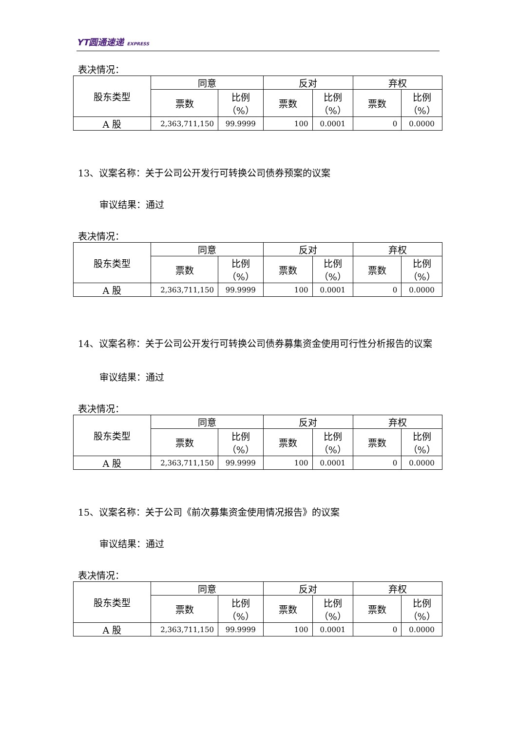YT圆通速递 EXPRESS
表决情况：
| 股东类型 | 同意 | | 反对 | | 弃权 | |
| | 票数 | 比例 （%） | 票数 | 比例 （%） | 票数 | 比例 （%） |
| A 股 | 2,363,711,150 | 99.9999 | 100 | 0.0001 | 0 | 0.0000 |
13、议案名称：关于公司公开发行可转换公司债券预案的议案
审议结果：通过
表决情况：
| 股东类型 | 同意 | | 反对 | | 弃权 | |
| | 票数 | 比例 （%） | 票数 | 比例 （%） | 票数 | 比例 （%） |
| A 股 | 2,363,711,150 | 99.9999 | 100 | 0.0001 | 0 | 0.0000 |
14、议案名称：关于公司公开发行可转换公司债券募集资金使用可行性分析报告的议案
审议结果：通过
表决情况：
| 股东类型 | 同意 | | 反对 | | 弃权 | |
| | 票数 | 比例 （%） | 票数 | 比例 （%） | 票数 | 比例 （%） |
| A 股 | 2,363,711,150 | 99.9999 | 100 | 0.0001 | 0 | 0.0000 |
15、议案名称：关于公司《前次募集资金使用情况报告》的议案
审议结果：通过
表决情况：
| 股东类型 | 同意 | | 反对 | | 弃权 | |
| | 票数 | 比例 （%） | 票数 | 比例 （%） | 票数 | 比例 （%） |
| A 股 | 2,363,711,150 | 99.9999 | 100 | 0.0001 | 0 | 0.0000 |